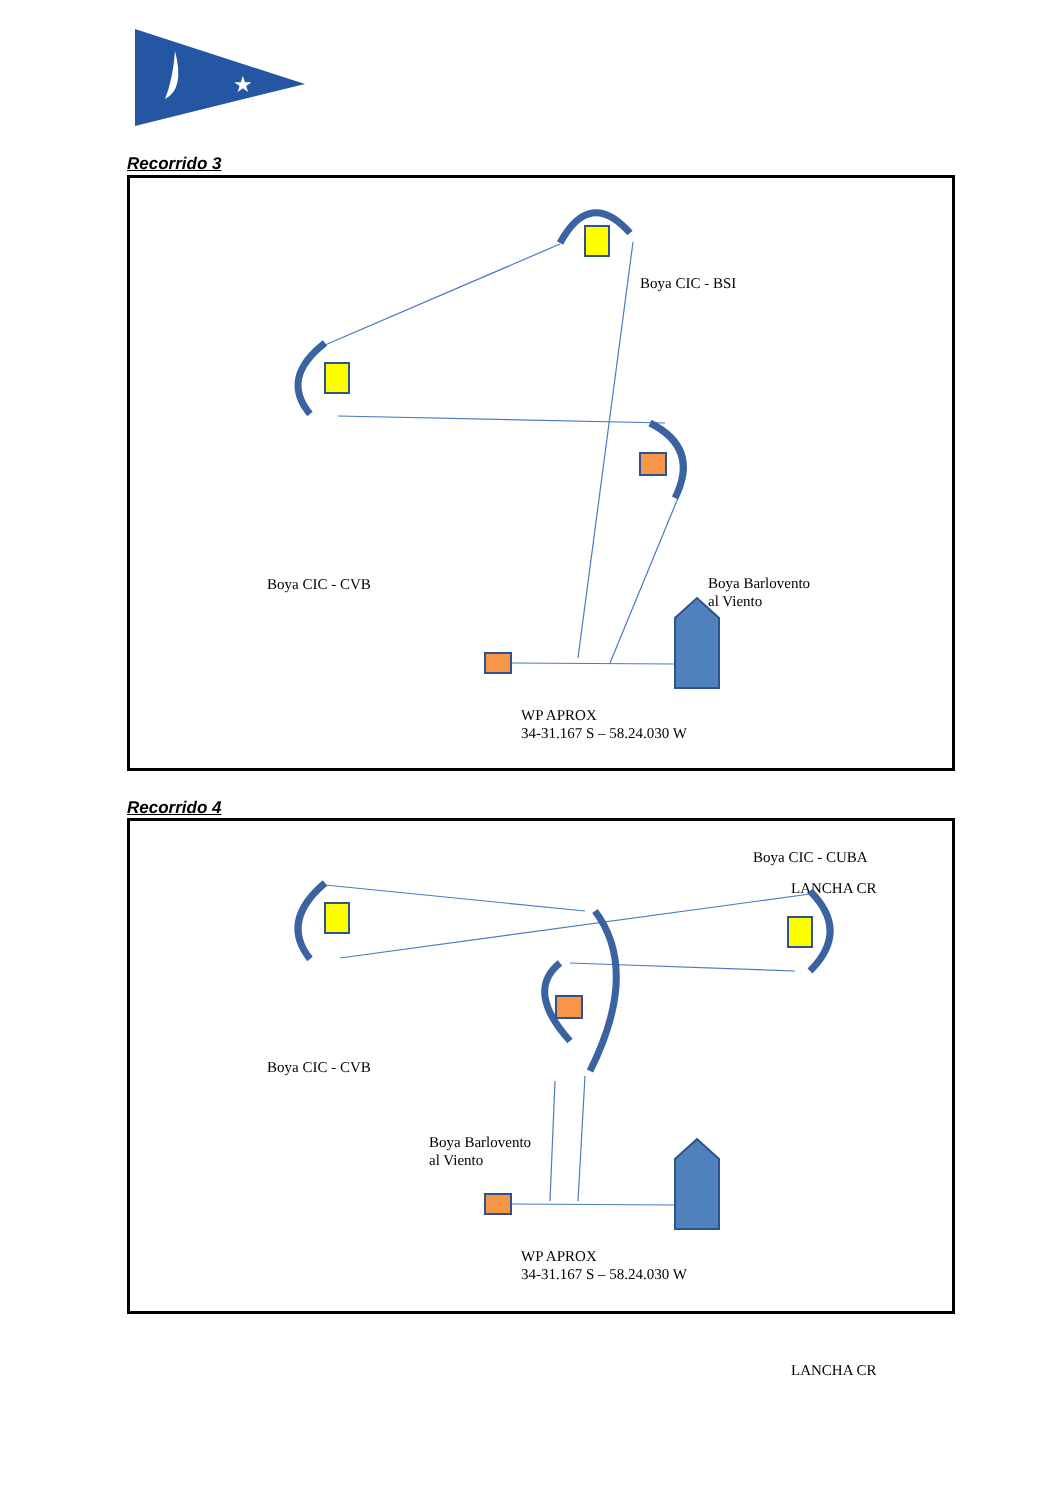★
Recorrido 3
Boya CIC - BSI
Boya CIC - CVB
Boya Barlovento
al Viento
LANCHA CR
WP APROX
34-31.167 S – 58.24.030 W
Recorrido 4
Boya CIC - CUBA
Boya CIC - CVB
Boya Barlovento
al Viento
LANCHA CR
WP APROX
34-31.167 S – 58.24.030 W